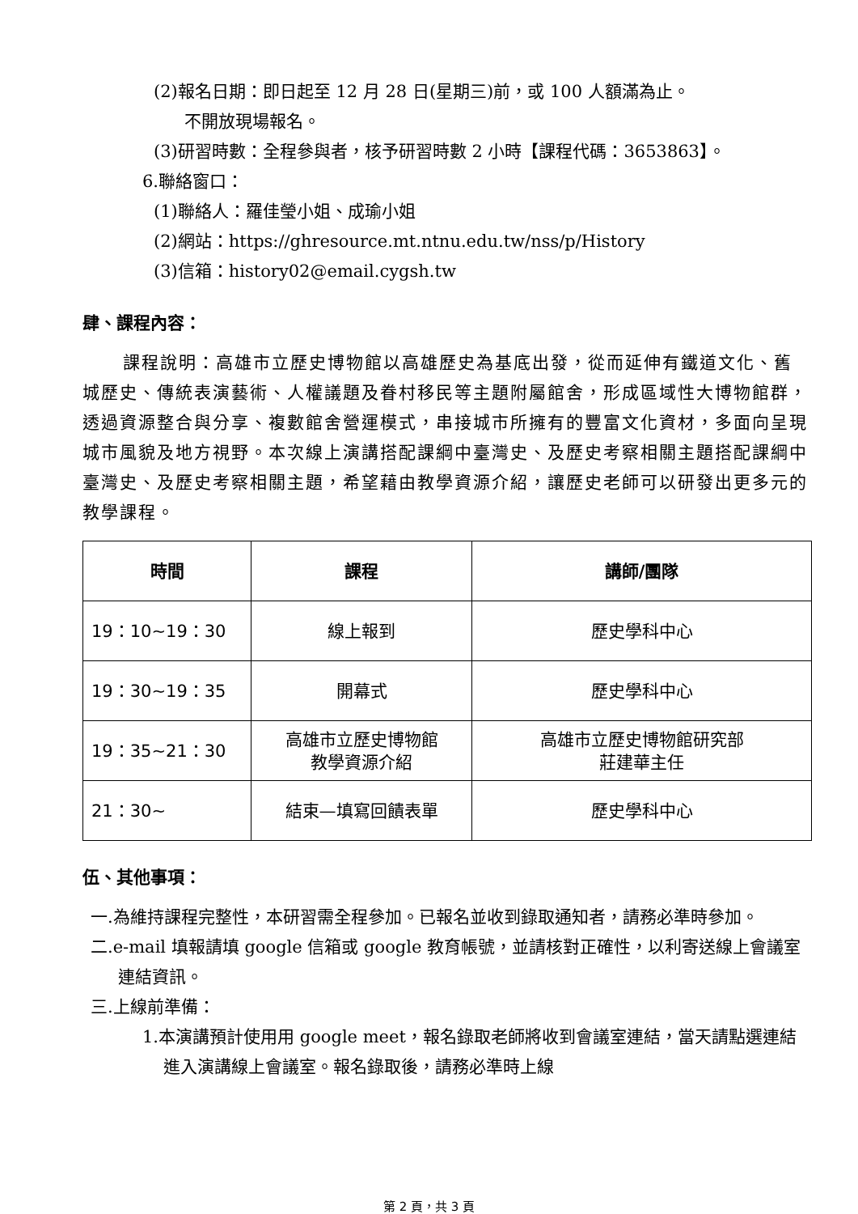(2)報名日期：即日起至 12 月 28 日(星期三)前，或 100 人額滿為止。
不開放現場報名。
(3)研習時數：全程參與者，核予研習時數 2 小時【課程代碼：3653863】。
6.聯絡窗口：
(1)聯絡人：羅佳瑩小姐、成瑜小姐
(2)網站：https://ghresource.mt.ntnu.edu.tw/nss/p/History
(3)信箱：history02@email.cygsh.tw
肆、課程內容：
課程說明：高雄市立歷史博物館以高雄歷史為基底出發，從而延伸有鐵道文化、舊城歷史、傳統表演藝術、人權議題及眷村移民等主題附屬館舍，形成區域性大博物館群，透過資源整合與分享、複數館舍營運模式，串接城市所擁有的豐富文化資材，多面向呈現城市風貌及地方視野。本次線上演講搭配課綱中臺灣史、及歷史考察相關主題搭配課綱中臺灣史、及歷史考察相關主題，希望藉由教學資源介紹，讓歷史老師可以研發出更多元的教學課程。
| 時間 | 課程 | 講師/團隊 |
| --- | --- | --- |
| 19：10~19：30 | 線上報到 | 歷史學科中心 |
| 19：30~19：35 | 開幕式 | 歷史學科中心 |
| 19：35~21：30 | 高雄市立歷史博物館 教學資源介紹 | 高雄市立歷史博物館研究部 莊建華主任 |
| 21：30~ | 結束—填寫回饋表單 | 歷史學科中心 |
伍、其他事項：
一.為維持課程完整性，本研習需全程參加。已報名並收到錄取通知者，請務必準時參加。
二.e-mail 填報請填 google 信箱或 google 教育帳號，並請核對正確性，以利寄送線上會議室連結資訊。
三.上線前準備：
1.本演講預計使用用 google meet，報名錄取老師將收到會議室連結，當天請點選連結進入演講線上會議室。報名錄取後，請務必準時上線
第 2 頁，共 3 頁